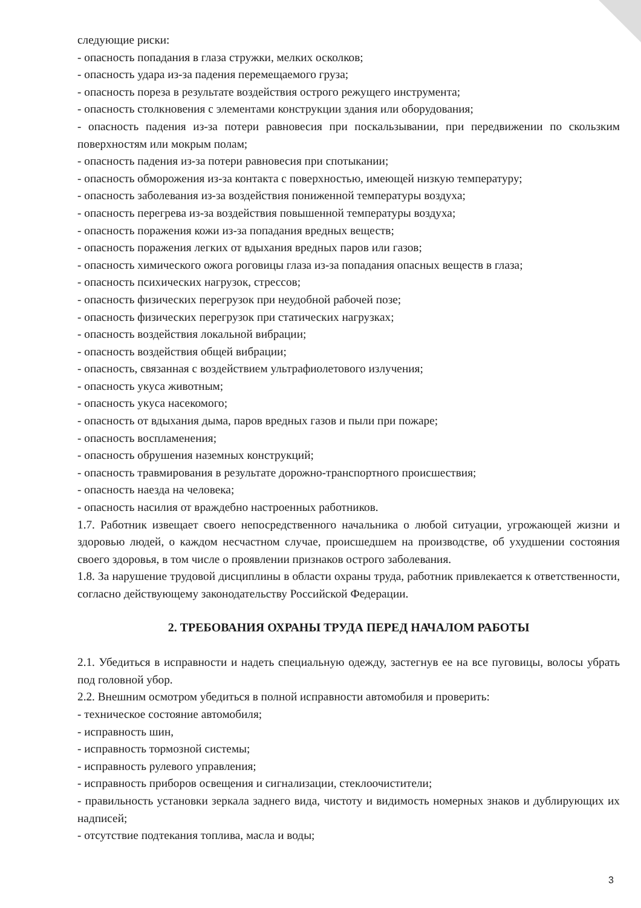следующие риски:
- опасность попадания в глаза стружки, мелких осколков;
- опасность удара из-за падения перемещаемого груза;
- опасность пореза в результате воздействия острого режущего инструмента;
- опасность столкновения с элементами конструкции здания или оборудования;
- опасность падения из-за потери равновесия при поскальзывании, при передвижении по скользким поверхностям или мокрым полам;
- опасность падения из-за потери равновесия при спотыкании;
- опасность обморожения из-за контакта с поверхностью, имеющей низкую температуру;
- опасность заболевания из-за воздействия пониженной температуры воздуха;
- опасность перегрева из-за воздействия повышенной температуры воздуха;
- опасность поражения кожи из-за попадания вредных веществ;
- опасность поражения легких от вдыхания вредных паров или газов;
- опасность химического ожога роговицы глаза из-за попадания опасных веществ в глаза;
- опасность психических нагрузок, стрессов;
- опасность физических перегрузок при неудобной рабочей позе;
- опасность физических перегрузок при статических нагрузках;
- опасность воздействия локальной вибрации;
- опасность воздействия общей вибрации;
- опасность, связанная с воздействием ультрафиолетового излучения;
- опасность укуса животным;
- опасность укуса насекомого;
- опасность от вдыхания дыма, паров вредных газов и пыли при пожаре;
- опасность воспламенения;
- опасность обрушения наземных конструкций;
- опасность травмирования в результате дорожно-транспортного происшествия;
- опасность наезда на человека;
- опасность насилия от враждебно настроенных работников.
1.7. Работник извещает своего непосредственного начальника о любой ситуации, угрожающей жизни и здоровью людей, о каждом несчастном случае, происшедшем на производстве, об ухудшении состояния своего здоровья, в том числе о проявлении признаков острого заболевания.
1.8. За нарушение трудовой дисциплины в области охраны труда, работник привлекается к ответственности, согласно действующему законодательству Российской Федерации.
2. ТРЕБОВАНИЯ ОХРАНЫ ТРУДА ПЕРЕД НАЧАЛОМ РАБОТЫ
2.1. Убедиться в исправности и надеть специальную одежду, застегнув ее на все пуговицы, волосы убрать под головной убор.
2.2. Внешним осмотром убедиться в полной исправности автомобиля и проверить:
- техническое состояние автомобиля;
- исправность шин,
- исправность тормозной системы;
- исправность рулевого управления;
- исправность приборов освещения и сигнализации, стеклоочистители;
- правильность установки зеркала заднего вида, чистоту и видимость номерных знаков и дублирующих их надписей;
- отсутствие подтекания топлива, масла и воды;
3